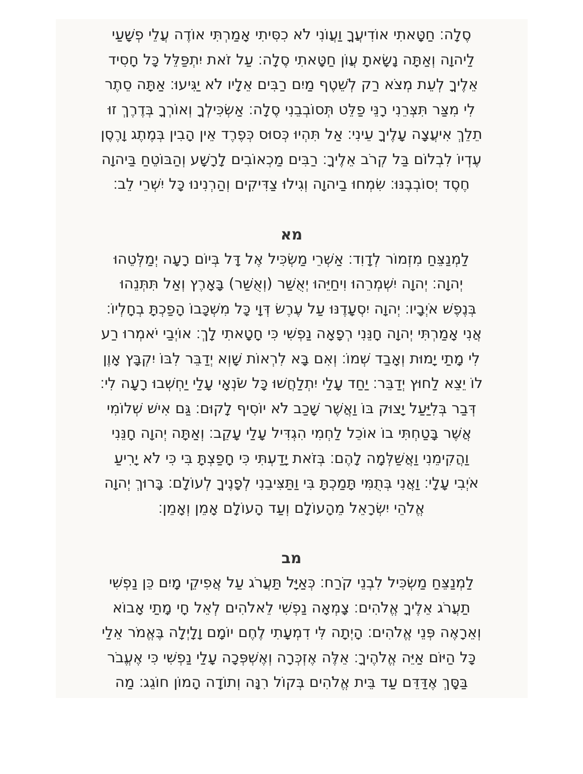סֶלָה׃ חַטָּאתִי אוֹדִיעֲךָ וַעֲוֺנִי לֹא כִסִּיתִי אָמַרְתִּי אוֹדֶה עֲלֵי פְשָׁעַי
לַיהוָה וְאַתָּה נָשָׂאתָ עֲוֺן חַטָּאתִי סֶלָה׃ עַל זֹאת יִתְפַּלֵּל כָּל חָסִיד
אֵלֶיךָ לְעֵת מְצֹא רַק לְשֵׁטֶף מַיִם רַבִּים אֵלָיו לֹא יַגִּיעוּ׃ אַתָּה סֵתֶר
לִי מִצַּר תִּצְּרֵנִי רָנֵּי פַלֵּט תְּסוֹבְבֵנִי סֶלָה׃ אַשְׂכִּילְךָ וְאוֹרְךָ בְּדֶרֶךְ זוּ
תֵלֵךְ אִיעֲצָה עָלֶיךָ עֵינִי׃ אַל תִּהְיוּ כְּסוּס כְּפֶרֶד אֵין הָבִין בְּמֶתֶג וָרֶסֶן
עֶדְיוֹ לִבְלוֹם בַּל קְרֹב אֵלֶיךָ׃ רַבִּים מַכְאוֹבִים לָרָשָׁע וְהַבּוֹטֵחַ בַּיהוָה
חֶסֶד יְסוֹבְבֶנּוּ׃ שִׂמְחוּ בַיהוָה וְגִילוּ צַדִּיקִים וְהַרְנִינוּ כָּל יִשְׁרֵי לֵב׃
מא
לַמְנַצֵּחַ מִזְמוֹר לְדָוִד׃ אַשְׁרֵי מַשְׂכִּיל אֶל דָּל בְּיוֹם רָעָה יְמַלְּטֵהוּ
יְהוָה׃ יְהוָה יִשְׁמְרֵהוּ וִיחַיֵּהוּ יְאֻשַּׁר (וְאֻשַּׁר) בָּאָרֶץ וְאַל תִּתְּנֵהוּ
בְּנֶפֶשׁ אֹיְבָיו׃ יְהוָה יִסְעָדֶנּוּ עַל עֶרֶשׂ דְּוָי כָּל מִשְׁכָּבוֹ הָפַכְתָּ בְחָלְיוֹ׃
אֲנִי אָמַרְתִּי יְהוָה חָנֵּנִי רְפָאָה נַפְשִׁי כִּי חָטָאתִי לָךְ׃ אוֹיְבַי יֹאמְרוּ רַע
לִי מָתַי יָמוּת וְאָבַד שְׁמוֹ׃ וְאִם בָּא לִרְאוֹת שָׁוְא יְדַבֵּר לִבּוֹ יִקְבָּץ אָוֶן
לוֹ יֵצֵא לַחוּץ יְדַבֵּר׃ יַחַד עָלַי יִתְלַחֲשׁוּ כָּל שֹׂנְאָי עָלַי יַחְשְׁבוּ רָעָה לִי׃
דְּבַר בְּלִיַּעַל יָצוּק בּוֹ וַאֲשֶׁר שָׁכַב לֹא יוֹסִיף לָקוּם׃ גַּם אִישׁ שְׁלוֹמִי
אֲשֶׁר בָּטַחְתִּי בוֹ אוֹכֵל לַחְמִי הִגְדִּיל עָלַי עָקֵב׃ וְאַתָּה יְהוָה חָנֵּנִי
וַהֲקִימֵנִי וַאֲשַׁלְּמָה לָהֶם׃ בְּזֹאת יָדַעְתִּי כִּי חָפַצְתָּ בִּי כִּי לֹא יָרִיעַ
אֹיְבִי עָלָי׃ וַאֲנִי בְּתֻמִּי תָּמַכְתָּ בִּי וַתַּצִּיבֵנִי לְפָנֶיךָ לְעוֹלָם׃ בָּרוּךְ יְהוָה
אֱלֹהֵי יִשְׂרָאֵל מֵהָעוֹלָם וְעַד הָעוֹלָם אָמֵן וְאָמֵן׃
מב
לַמְנַצֵּחַ מַשְׂכִּיל לִבְנֵי קֹרַח׃ כְּאַיָּל תַּעֲרֹג עַל אֲפִיקֵי מָיִם כֵּן נַפְשִׁי
תַעֲרֹג אֵלֶיךָ אֱלֹהִים׃ צָמְאָה נַפְשִׁי לֵאלֹהִים לְאֵל חָי מָתַי אָבוֹא
וְאֵרָאֶה פְּנֵי אֱלֹהִים׃ הָיְתָה לִּי דִמְעָתִי לֶחֶם יוֹמָם וָלָיְלָה בֶּאֱמֹר אֵלַי
כָּל הַיּוֹם אַיֵּה אֱלֹהֶיךָ׃ אֵלֶּה אֶזְכְּרָה וְאֶשְׁפְּכָה עָלַי נַפְשִׁי כִּי אֶעֱבֹר
בַּסָּךְ אֶדַּדֵּם עַד בֵּית אֱלֹהִים בְּקוֹל רִנָּה וְתוֹדָה הָמוֹן חוֹגֵג׃ מַה